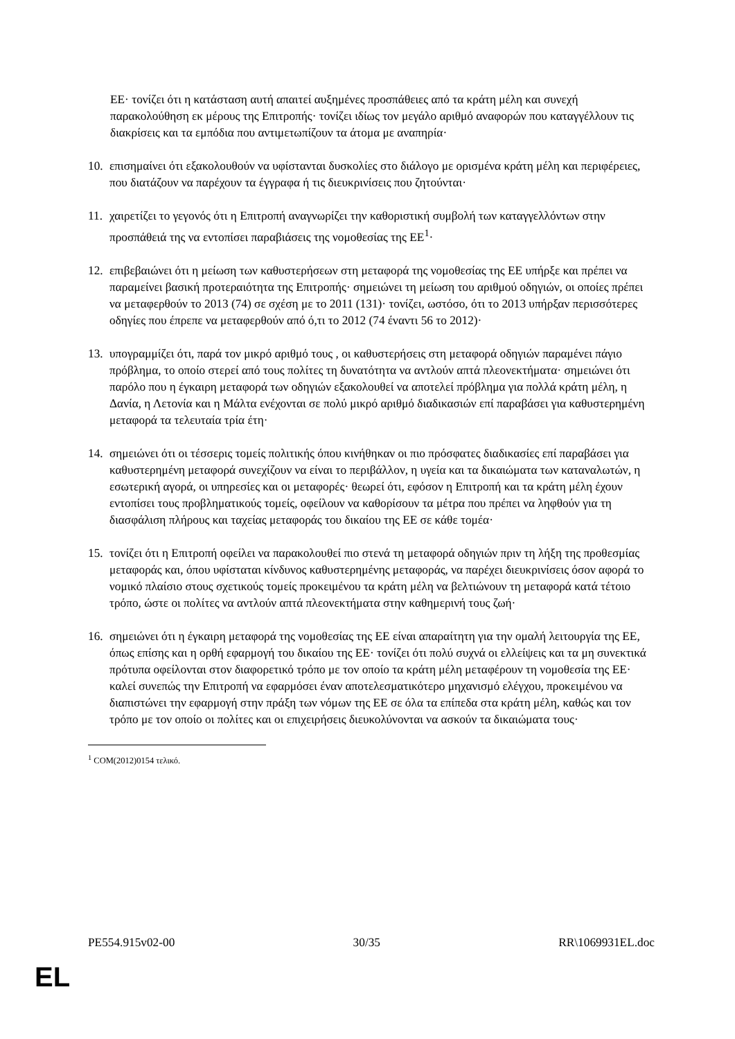ΕΕ· τονίζει ότι η κατάσταση αυτή απαιτεί αυξημένες προσπάθειες από τα κράτη μέλη και συνεχή παρακολούθηση εκ μέρους της Επιτροπής· τονίζει ιδίως τον μεγάλο αριθμό αναφορών που καταγγέλλουν τις διακρίσεις και τα εμπόδια που αντιμετωπίζουν τα άτομα με αναπηρία·
10. επισημαίνει ότι εξακολουθούν να υφίστανται δυσκολίες στο διάλογο με ορισμένα κράτη μέλη και περιφέρειες, που διατάζουν να παρέχουν τα έγγραφα ή τις διευκρινίσεις που ζητούνται·
11. χαιρετίζει το γεγονός ότι η Επιτροπή αναγνωρίζει την καθοριστική συμβολή των καταγγελλόντων στην προσπάθειά της να εντοπίσει παραβιάσεις της νομοθεσίας της ΕΕ<sup>1</sup>·
12. επιβεβαιώνει ότι η μείωση των καθυστερήσεων στη μεταφορά της νομοθεσίας της ΕΕ υπήρξε και πρέπει να παραμείνει βασική προτεραιότητα της Επιτροπής· σημειώνει τη μείωση του αριθμού οδηγιών, οι οποίες πρέπει να μεταφερθούν το 2013 (74) σε σχέση με το 2011 (131)· τονίζει, ωστόσο, ότι το 2013 υπήρξαν περισσότερες οδηγίες που έπρεπε να μεταφερθούν από ό,τι το 2012 (74 έναντι 56 το 2012)·
13. υπογραμμίζει ότι, παρά τον μικρό αριθμό τους , οι καθυστερήσεις στη μεταφορά οδηγιών παραμένει πάγιο πρόβλημα, το οποίο στερεί από τους πολίτες τη δυνατότητα να αντλούν απτά πλεονεκτήματα· σημειώνει ότι παρόλο που η έγκαιρη μεταφορά των οδηγιών εξακολουθεί να αποτελεί πρόβλημα για πολλά κράτη μέλη, η Δανία, η Λετονία και η Μάλτα ενέχονται σε πολύ μικρό αριθμό διαδικασιών επί παραβάσει για καθυστερημένη μεταφορά τα τελευταία τρία έτη·
14. σημειώνει ότι οι τέσσερις τομείς πολιτικής όπου κινήθηκαν οι πιο πρόσφατες διαδικασίες επί παραβάσει για καθυστερημένη μεταφορά συνεχίζουν να είναι το περιβάλλον, η υγεία και τα δικαιώματα των καταναλωτών, η εσωτερική αγορά, οι υπηρεσίες και οι μεταφορές· θεωρεί ότι, εφόσον η Επιτροπή και τα κράτη μέλη έχουν εντοπίσει τους προβληματικούς τομείς, οφείλουν να καθορίσουν τα μέτρα που πρέπει να ληφθούν για τη διασφάλιση πλήρους και ταχείας μεταφοράς του δικαίου της ΕΕ σε κάθε τομέα·
15. τονίζει ότι η Επιτροπή οφείλει να παρακολουθεί πιο στενά τη μεταφορά οδηγιών πριν τη λήξη της προθεσμίας μεταφοράς και, όπου υφίσταται κίνδυνος καθυστερημένης μεταφοράς, να παρέχει διευκρινίσεις όσον αφορά το νομικό πλαίσιο στους σχετικούς τομείς προκειμένου τα κράτη μέλη να βελτιώνουν τη μεταφορά κατά τέτοιο τρόπο, ώστε οι πολίτες να αντλούν απτά πλεονεκτήματα στην καθημερινή τους ζωή·
16. σημειώνει ότι η έγκαιρη μεταφορά της νομοθεσίας της ΕΕ είναι απαραίτητη για την ομαλή λειτουργία της ΕΕ, όπως επίσης και η ορθή εφαρμογή του δικαίου της ΕΕ· τονίζει ότι πολύ συχνά οι ελλείψεις και τα μη συνεκτικά πρότυπα οφείλονται στον διαφορετικό τρόπο με τον οποίο τα κράτη μέλη μεταφέρουν τη νομοθεσία της ΕΕ· καλεί συνεπώς την Επιτροπή να εφαρμόσει έναν αποτελεσματικότερο μηχανισμό ελέγχου, προκειμένου να διαπιστώνει την εφαρμογή στην πράξη των νόμων της ΕΕ σε όλα τα επίπεδα στα κράτη μέλη, καθώς και τον τρόπο με τον οποίο οι πολίτες και οι επιχειρήσεις διευκολύνονται να ασκούν τα δικαιώματα τους·
<sup>1</sup> COM(2012)0154 τελικό.
PE554.915v02-00 30/35 RR\1069931EL.doc
EL